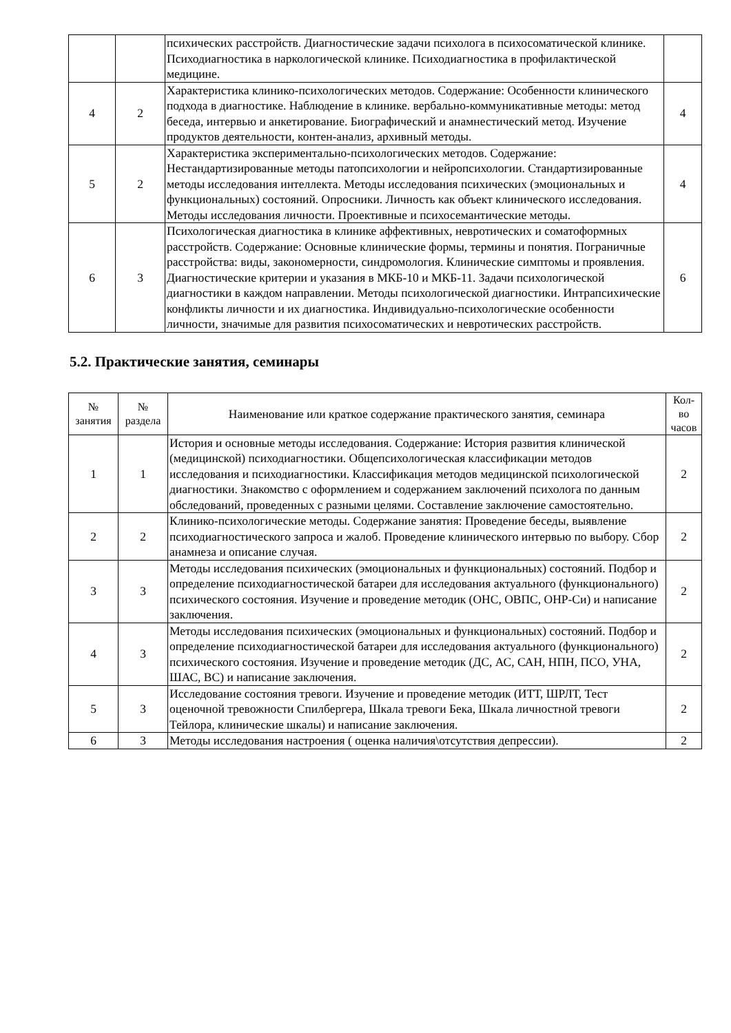| | | психических расстройств. Диагностические задачи психолога в психосоматической клинике. Психодиагностика в наркологической клинике. Психодиагностика в профилактической медицине. | |
| 4 | 2 | Характеристика клинико-психологических методов. Содержание: Особенности клинического подхода в диагностике. Наблюдение в клинике. вербально-коммуникативные методы: метод беседа, интервью и анкетирование. Биографический и анамнестический метод. Изучение продуктов деятельности, контен-анализ, архивный методы. | 4 |
| 5 | 2 | Характеристика экспериментально-психологических методов. Содержание: Нестандартизированные методы патопсихологии и нейропсихологии. Стандартизированные методы исследования интеллекта. Методы исследования психических (эмоциональных и функциональных) состояний. Опросники. Личность как объект клинического исследования. Методы исследования личности. Проективные и психосемантические методы. | 4 |
| 6 | 3 | Психологическая диагностика в клинике аффективных, невротических и соматоформных расстройств. Содержание: Основные клинические формы, термины и понятия. Пограничные расстройства: виды, закономерности, синдромология. Клинические симптомы и проявления. Диагностические критерии и указания в МКБ-10 и МКБ-11. Задачи психологической диагностики в каждом направлении. Методы психологической диагностики. Интрапсихические конфликты личности и их диагностика. Индивидуально-психологические особенности личности, значимые для развития психосоматических и невротических расстройств. | 6 |
5.2. Практические занятия, семинары
| № занятия | № раздела | Наименование или краткое содержание практического занятия, семинара | Кол- во часов |
| --- | --- | --- | --- |
| 1 | 1 | История и основные методы исследования. Содержание: История развития клинической (медицинской) психодиагностики. Общепсихологическая классификации методов исследования и психодиагностики. Классификация методов медицинской психологической диагностики. Знакомство с оформлением и содержанием заключений психолога по данным обследований, проведенных с разными целями. Составление заключение самостоятельно. | 2 |
| 2 | 2 | Клинико-психологические методы. Содержание занятия: Проведение беседы, выявление психодиагностического запроса и жалоб. Проведение клинического интервью по выбору. Сбор анамнеза и описание случая. | 2 |
| 3 | 3 | Методы исследования психических (эмоциональных и функциональных) состояний. Подбор и определение психодиагностической батареи для исследования актуального (функционального) психического состояния. Изучение и проведение методик (ОНС, ОВПС, ОНР-Си) и написание заключения. | 2 |
| 4 | 3 | Методы исследования психических (эмоциональных и функциональных) состояний. Подбор и определение психодиагностической батареи для исследования актуального (функционального) психического состояния. Изучение и проведение методик (ДС, АС, САН, НПН, ПСО, УНА, ШАС, ВС) и написание заключения. | 2 |
| 5 | 3 | Исследование состояния тревоги. Изучение и проведение методик (ИТТ, ШРЛТ, Тест оценочной тревожности Спилбергера, Шкала тревоги Бека, Шкала личностной тревоги Тейлора, клинические шкалы) и написание заключения. | 2 |
| 6 | 3 | Методы исследования настроения ( оценка наличия\отсутствия депрессии). | 2 |